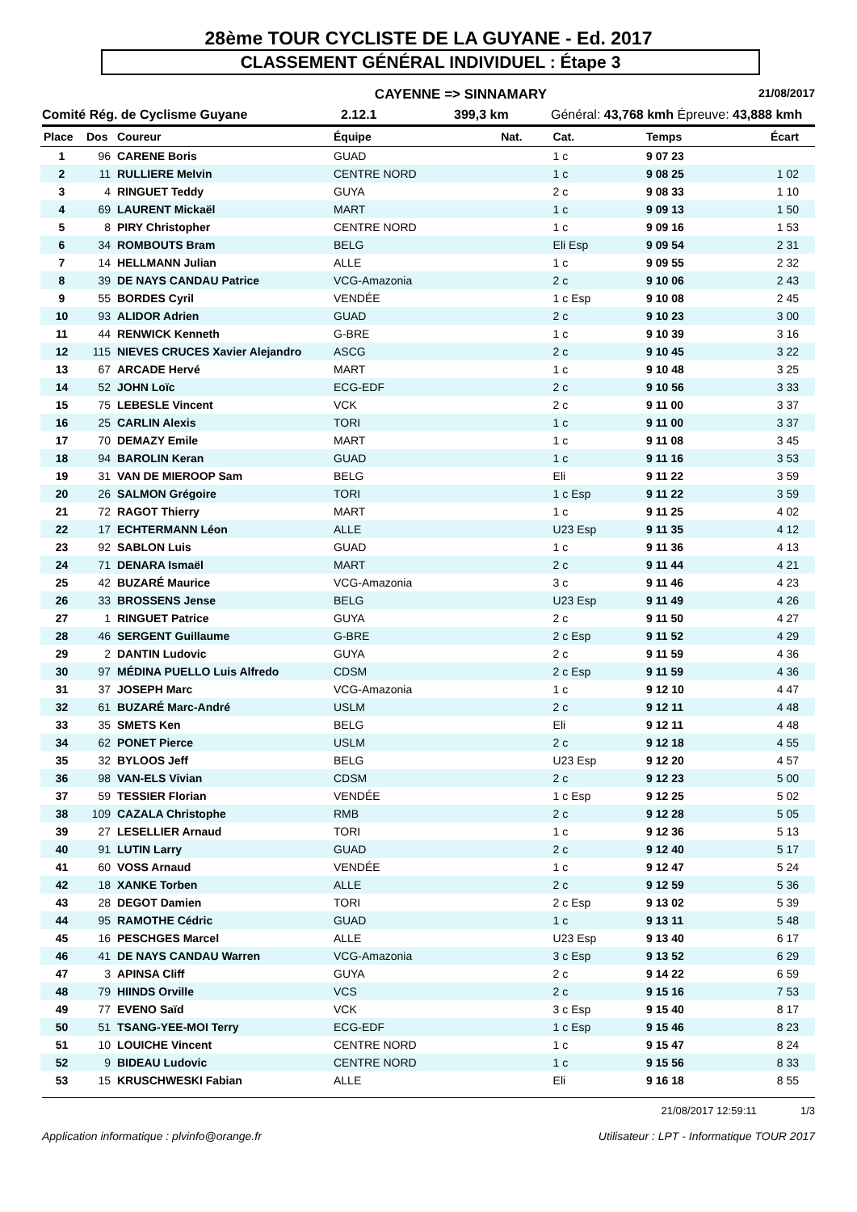28ème TOUR CYCLISTE DE LA GUYANE - Ed. 2017
CLASSEMENT GÉNÉRAL INDIVIDUEL : Étape 3
CAYENNE => SINNAMARY 21/08/2017
Comité Rég. de Cyclisme Guyane 2.12.1 399,3 km Général: 43,768 kmh Épreuve: 43,888 kmh
| Place | Dos | Coureur | Équipe | Nat. | Cat. | Temps | Écart |
| --- | --- | --- | --- | --- | --- | --- | --- |
| 1 | 96 | CARENE Boris | GUAD | | 1 c | 9 07 23 | |
| 2 | 11 | RULLIERE Melvin | CENTRE NORD | | 1 c | 9 08 25 | 1 02 |
| 3 | 4 | RINGUET Teddy | GUYA | | 2 c | 9 08 33 | 1 10 |
| 4 | 69 | LAURENT Mickaël | MART | | 1 c | 9 09 13 | 1 50 |
| 5 | 8 | PIRY Christopher | CENTRE NORD | | 1 c | 9 09 16 | 1 53 |
| 6 | 34 | ROMBOUTS Bram | BELG | | Eli Esp | 9 09 54 | 2 31 |
| 7 | 14 | HELLMANN Julian | ALLE | | 1 c | 9 09 55 | 2 32 |
| 8 | 39 | DE NAYS CANDAU Patrice | VCG-Amazonia | | 2 c | 9 10 06 | 2 43 |
| 9 | 55 | BORDES Cyril | VENDÉE | | 1 c Esp | 9 10 08 | 2 45 |
| 10 | 93 | ALIDOR Adrien | GUAD | | 2 c | 9 10 23 | 3 00 |
| 11 | 44 | RENWICK Kenneth | G-BRE | | 1 c | 9 10 39 | 3 16 |
| 12 | 115 | NIEVES CRUCES Xavier Alejandro | ASCG | | 2 c | 9 10 45 | 3 22 |
| 13 | 67 | ARCADE Hervé | MART | | 1 c | 9 10 48 | 3 25 |
| 14 | 52 | JOHN Loïc | ECG-EDF | | 2 c | 9 10 56 | 3 33 |
| 15 | 75 | LEBESLE Vincent | VCK | | 2 c | 9 11 00 | 3 37 |
| 16 | 25 | CARLIN Alexis | TORI | | 1 c | 9 11 00 | 3 37 |
| 17 | 70 | DEMAZY Emile | MART | | 1 c | 9 11 08 | 3 45 |
| 18 | 94 | BAROLIN Keran | GUAD | | 1 c | 9 11 16 | 3 53 |
| 19 | 31 | VAN DE MIEROOP Sam | BELG | | Eli | 9 11 22 | 3 59 |
| 20 | 26 | SALMON Grégoire | TORI | | 1 c Esp | 9 11 22 | 3 59 |
| 21 | 72 | RAGOT Thierry | MART | | 1 c | 9 11 25 | 4 02 |
| 22 | 17 | ECHTERMANN Léon | ALLE | | U23 Esp | 9 11 35 | 4 12 |
| 23 | 92 | SABLON Luis | GUAD | | 1 c | 9 11 36 | 4 13 |
| 24 | 71 | DENARA Ismaël | MART | | 2 c | 9 11 44 | 4 21 |
| 25 | 42 | BUZARÉ Maurice | VCG-Amazonia | | 3 c | 9 11 46 | 4 23 |
| 26 | 33 | BROSSENS Jense | BELG | | U23 Esp | 9 11 49 | 4 26 |
| 27 | 1 | RINGUET Patrice | GUYA | | 2 c | 9 11 50 | 4 27 |
| 28 | 46 | SERGENT Guillaume | G-BRE | | 2 c Esp | 9 11 52 | 4 29 |
| 29 | 2 | DANTIN Ludovic | GUYA | | 2 c | 9 11 59 | 4 36 |
| 30 | 97 | MÉDINA PUELLO Luis Alfredo | CDSM | | 2 c Esp | 9 11 59 | 4 36 |
| 31 | 37 | JOSEPH Marc | VCG-Amazonia | | 1 c | 9 12 10 | 4 47 |
| 32 | 61 | BUZARÉ Marc-André | USLM | | 2 c | 9 12 11 | 4 48 |
| 33 | 35 | SMETS Ken | BELG | | Eli | 9 12 11 | 4 48 |
| 34 | 62 | PONET Pierce | USLM | | 2 c | 9 12 18 | 4 55 |
| 35 | 32 | BYLOOS Jeff | BELG | | U23 Esp | 9 12 20 | 4 57 |
| 36 | 98 | VAN-ELS Vivian | CDSM | | 2 c | 9 12 23 | 5 00 |
| 37 | 59 | TESSIER Florian | VENDÉE | | 1 c Esp | 9 12 25 | 5 02 |
| 38 | 109 | CAZALA Christophe | RMB | | 2 c | 9 12 28 | 5 05 |
| 39 | 27 | LESELLIER Arnaud | TORI | | 1 c | 9 12 36 | 5 13 |
| 40 | 91 | LUTIN Larry | GUAD | | 2 c | 9 12 40 | 5 17 |
| 41 | 60 | VOSS Arnaud | VENDÉE | | 1 c | 9 12 47 | 5 24 |
| 42 | 18 | XANKE Torben | ALLE | | 2 c | 9 12 59 | 5 36 |
| 43 | 28 | DEGOT Damien | TORI | | 2 c Esp | 9 13 02 | 5 39 |
| 44 | 95 | RAMOTHE Cédric | GUAD | | 1 c | 9 13 11 | 5 48 |
| 45 | 16 | PESCHGES Marcel | ALLE | | U23 Esp | 9 13 40 | 6 17 |
| 46 | 41 | DE NAYS CANDAU Warren | VCG-Amazonia | | 3 c Esp | 9 13 52 | 6 29 |
| 47 | 3 | APINSA Cliff | GUYA | | 2 c | 9 14 22 | 6 59 |
| 48 | 79 | HIINDS Orville | VCS | | 2 c | 9 15 16 | 7 53 |
| 49 | 77 | EVENO Saïd | VCK | | 3 c Esp | 9 15 40 | 8 17 |
| 50 | 51 | TSANG-YEE-MOI Terry | ECG-EDF | | 1 c Esp | 9 15 46 | 8 23 |
| 51 | 10 | LOUICHE Vincent | CENTRE NORD | | 1 c | 9 15 47 | 8 24 |
| 52 | 9 | BIDEAU Ludovic | CENTRE NORD | | 1 c | 9 15 56 | 8 33 |
| 53 | 15 | KRUSCHWESKI Fabian | ALLE | | Eli | 9 16 18 | 8 55 |
21/08/2017 12:59:11 1/3
Application informatique : plvinfo@orange.fr Utilisateur : LPT - Informatique TOUR 2017